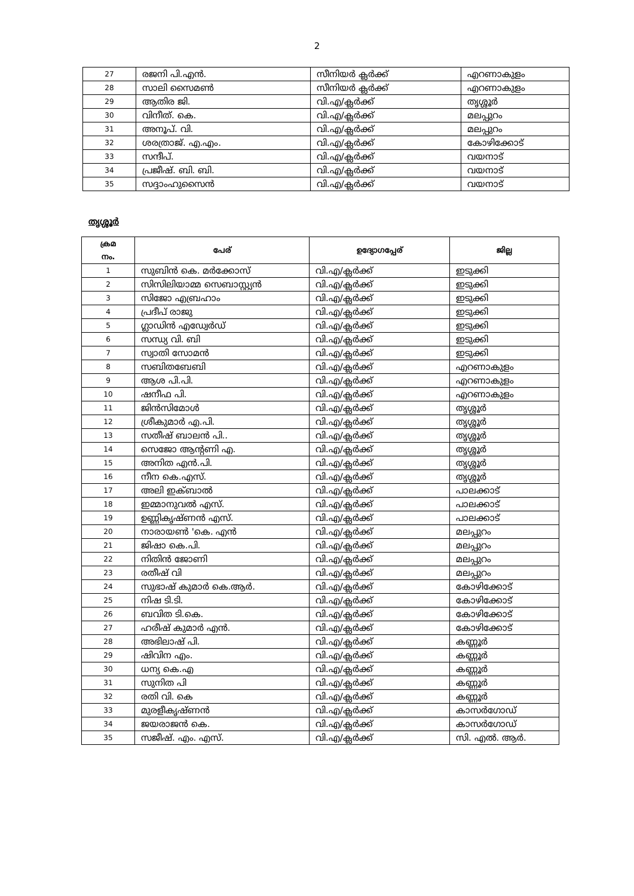2
| 27 | രജനി പി.എൻ. | സീനിയർ ക്ലർക്ക് | എറണാകുളം |
| 28 | സാലി സൈമൺ | സീനിയർ ക്ലർക്ക് | എറണാകുളം |
| 29 | ആതിര ജി. | വി.എ/ക്ലർക്ക് | തൃശ്ശൂർ |
| 30 | വിനീത്. കെ. | വി.എ/ക്ലർക്ക് | മലപ്പുറം |
| 31 | അനൂപ്. വി. | വി.എ/ക്ലർക്ക് | മലപ്പുറം |
| 32 | ശരത്രാജ്. എ.എം. | വി.എ/ക്ലർക്ക് | കോഴിക്കോട് |
| 33 | സന്ദീപ്. | വി.എ/ക്ലർക്ക് | വയനാട് |
| 34 | പ്രജീഷ്. ബി. ബി. | വി.എ/ക്ലർക്ക് | വയനാട് |
| 35 | സദ്ദാംഹുസൈൻ | വി.എ/ക്ലർക്ക് | വയനാട് |
തൃശ്ശൂർ
| ക്രമ നം. | പേര് | ഉദ്യോഗപ്പേര് | ജില്ല |
| --- | --- | --- | --- |
| 1 | സുബിൻ കെ. മർക്കോസ് | വി.എ/ക്ലർക്ക് | ഇടുക്കി |
| 2 | സിസിലിയാമ്മ സെബാസ്റ്റ്യൻ | വി.എ/ക്ലർക്ക് | ഇടുക്കി |
| 3 | സിജോ എബ്രഹാം | വി.എ/ക്ലർക്ക് | ഇടുക്കി |
| 4 | പ്രദീപ് രാജു | വി.എ/ക്ലർക്ക് | ഇടുക്കി |
| 5 | ഗ്ലാഡിൻ എഡ്വേർഡ് | വി.എ/ക്ലർക്ക് | ഇടുക്കി |
| 6 | സന്ധ്യ വി. ബി | വി.എ/ക്ലർക്ക് | ഇടുക്കി |
| 7 | സ്വാതി സോമൻ | വി.എ/ക്ലർക്ക് | ഇടുക്കി |
| 8 | സബിതബേബി | വി.എ/ക്ലർക്ക് | എറണാകുളം |
| 9 | ആശ പി.പി. | വി.എ/ക്ലർക്ക് | എറണാകുളം |
| 10 | ഷനീഫ പി. | വി.എ/ക്ലർക്ക് | എറണാകുളം |
| 11 | ജിൻസിമോൾ | വി.എ/ക്ലർക്ക് | തൃശ്ശൂർ |
| 12 | ശ്രീകുമാർ എ.പി. | വി.എ/ക്ലർക്ക് | തൃശ്ശൂർ |
| 13 | സതീഷ് ബാലൻ പി.. | വി.എ/ക്ലർക്ക് | തൃശ്ശൂർ |
| 14 | സെജോ ആന്റണി എ. | വി.എ/ക്ലർക്ക് | തൃശ്ശൂർ |
| 15 | അനിത എൻ.പി. | വി.എ/ക്ലർക്ക് | തൃശ്ശൂർ |
| 16 | നീന കെ.എസ്. | വി.എ/ക്ലർക്ക് | തൃശ്ശൂർ |
| 17 | അലി ഇക്ബാൽ | വി.എ/ക്ലർക്ക് | പാലക്കാട് |
| 18 | ഇമ്മാനുവൽ എസ്. | വി.എ/ക്ലർക്ക് | പാലക്കാട് |
| 19 | ഉണ്ണികൃഷ്ണൻ എസ്. | വി.എ/ക്ലർക്ക് | പാലക്കാട് |
| 20 | നാരായൺ 'കെ. എൻ | വി.എ/ക്ലർക്ക് | മലപ്പുറം |
| 21 | ജിഷാ കെ.പി. | വി.എ/ക്ലർക്ക് | മലപ്പുറം |
| 22 | നിതിൻ ജോണി | വി.എ/ക്ലർക്ക് | മലപ്പുറം |
| 23 | രതീഷ് വി | വി.എ/ക്ലർക്ക് | മലപ്പുറം |
| 24 | സുഭാഷ് കുമാർ കെ.ആർ. | വി.എ/ക്ലർക്ക് | കോഴിക്കോട് |
| 25 | നിഷ ടി.ടി. | വി.എ/ക്ലർക്ക് | കോഴിക്കോട് |
| 26 | ബവിത ടി.കെ. | വി.എ/ക്ലർക്ക് | കോഴിക്കോട് |
| 27 | ഹരീഷ് കുമാർ എൻ. | വി.എ/ക്ലർക്ക് | കോഴിക്കോട് |
| 28 | അഭിലാഷ് പി. | വി.എ/ക്ലർക്ക് | കണ്ണൂർ |
| 29 | ഷിവിന എം. | വി.എ/ക്ലർക്ക് | കണ്ണൂർ |
| 30 | ധന്യ കെ.എ | വി.എ/ക്ലർക്ക് | കണ്ണൂർ |
| 31 | സുനിത പി | വി.എ/ക്ലർക്ക് | കണ്ണൂർ |
| 32 | രതി വി. കെ | വി.എ/ക്ലർക്ക് | കണ്ണൂർ |
| 33 | മുരളീകൃഷ്ണൻ | വി.എ/ക്ലർക്ക് | കാസർഗോഡ് |
| 34 | ജയരാജൻ കെ. | വി.എ/ക്ലർക്ക് | കാസർഗോഡ് |
| 35 | സജീഷ്. എം. എസ്. | വി.എ/ക്ലർക്ക് | സി. എൽ. ആർ. |